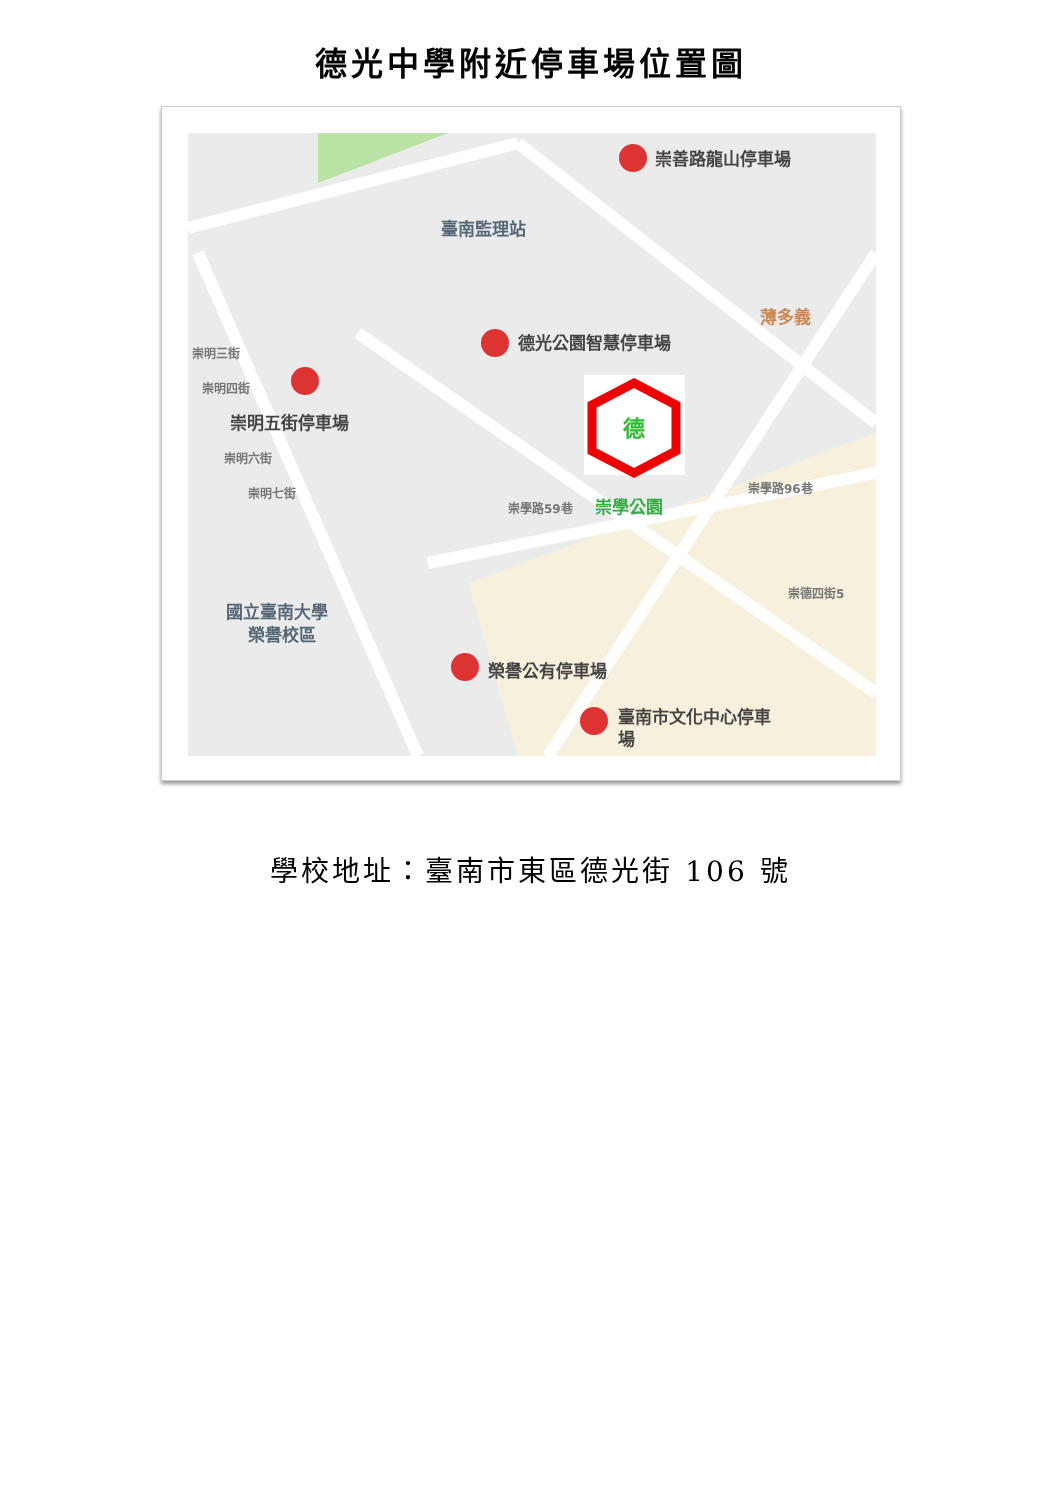德光中學附近停車場位置圖
崇善路龍山停車場
臺南監理站
德光公園智慧停車場
薄多義
崇明五街停車場
崇學公園
國立臺南大學
榮譽校區
榮譽公有停車場
臺南市文化中心停車
場
崇明三街
崇明四街
崇明六街
崇明七街
崇學路59巷
崇學路96巷
崇德四街5
德
學校地址：臺南市東區德光街 106 號